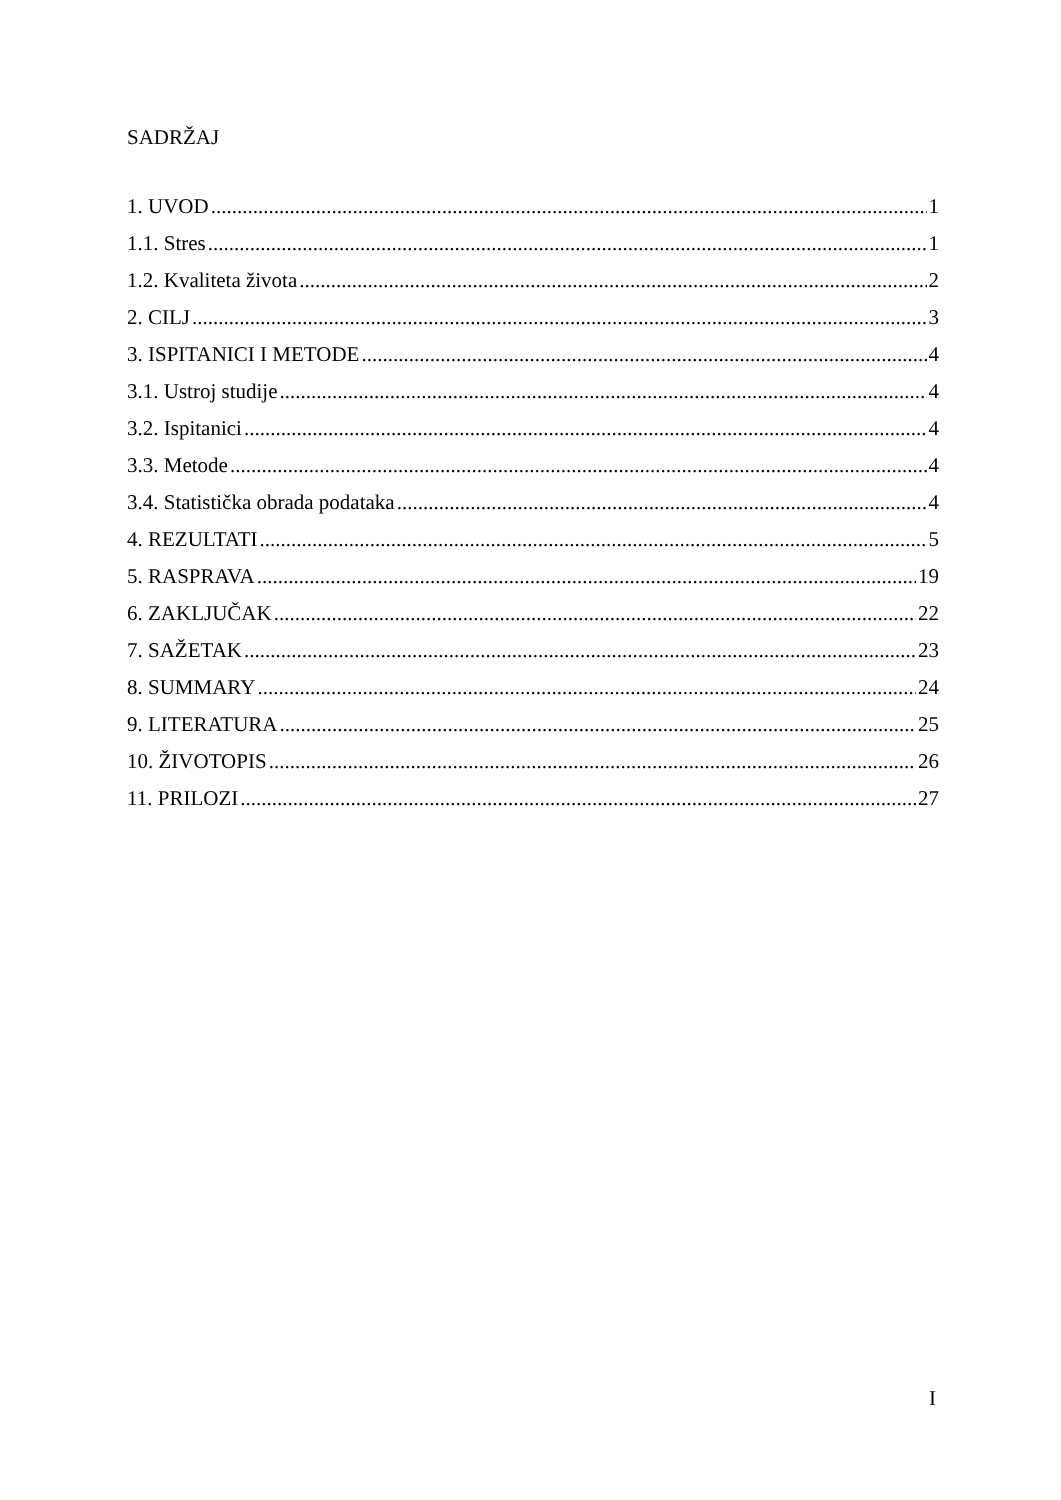SADRŽAJ
1. UVOD 1
1.1. Stres 1
1.2. Kvaliteta života 2
2. CILJ 3
3. ISPITANICI I METODE 4
3.1. Ustroj studije 4
3.2. Ispitanici 4
3.3. Metode 4
3.4. Statistička obrada podataka 4
4. REZULTATI 5
5. RASPRAVA 19
6. ZAKLJUČAK 22
7. SAŽETAK 23
8. SUMMARY 24
9. LITERATURA 25
10. ŽIVOTOPIS 26
11. PRILOZI 27
I